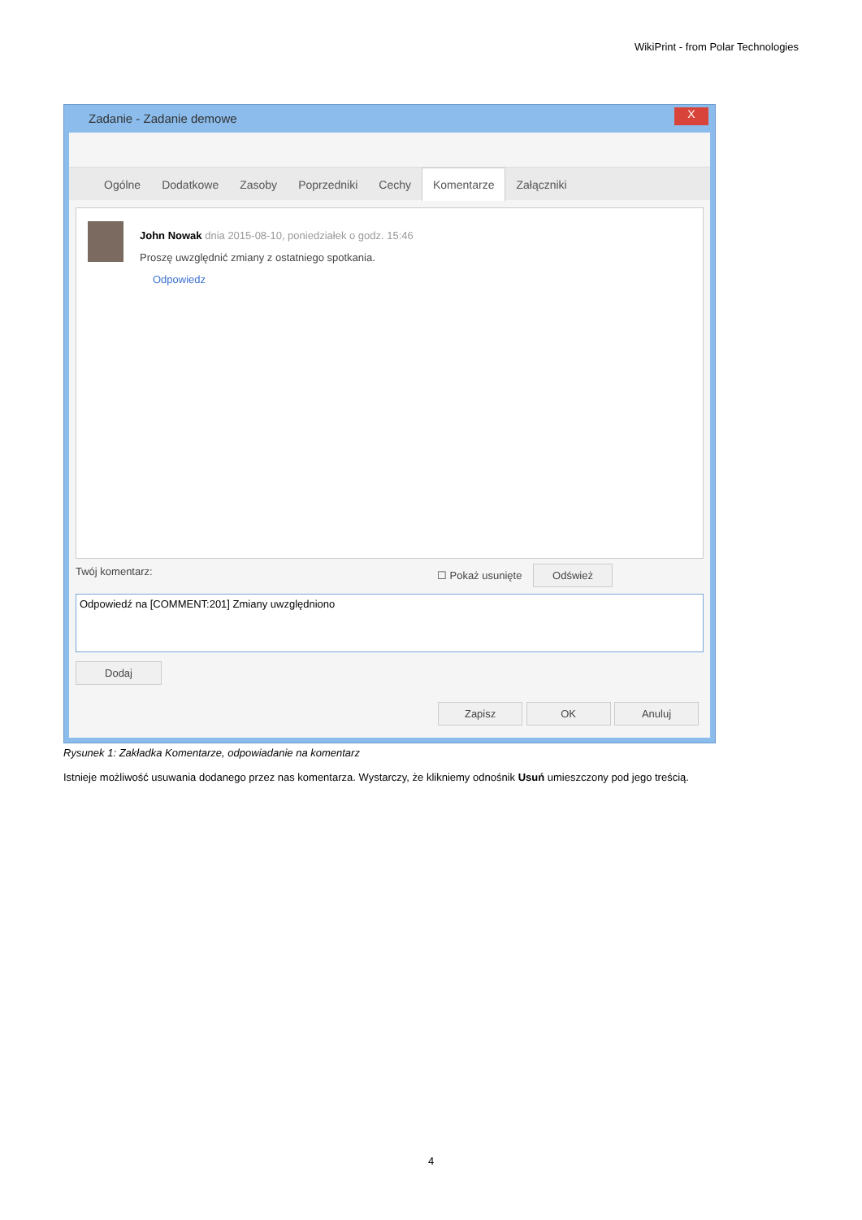WikiPrint - from Polar Technologies
Zadanie - Zadanie demowe
X
Ogólne Dodatkowe Zasoby Poprzedniki Cechy Komentarze Załączniki
John Nowak dnia 2015-08-10, poniedziałek o godz. 15:46
Proszę uwzględnić zmiany z ostatniego spotkania.
Odpowiedz
Twój komentarz: ☐ Pokaż usunięte Odśwież
Odpowiedź na [COMMENT:201] Zmiany uwzględniono
Dodaj
Zapisz OK Anuluj
Rysunek 1: Zakładka Komentarze, odpowiadanie na komentarz
Istnieje możliwość usuwania dodanego przez nas komentarza. Wystarczy, że klikniemy odnośnik Usuń umieszczony pod jego treścią.
4